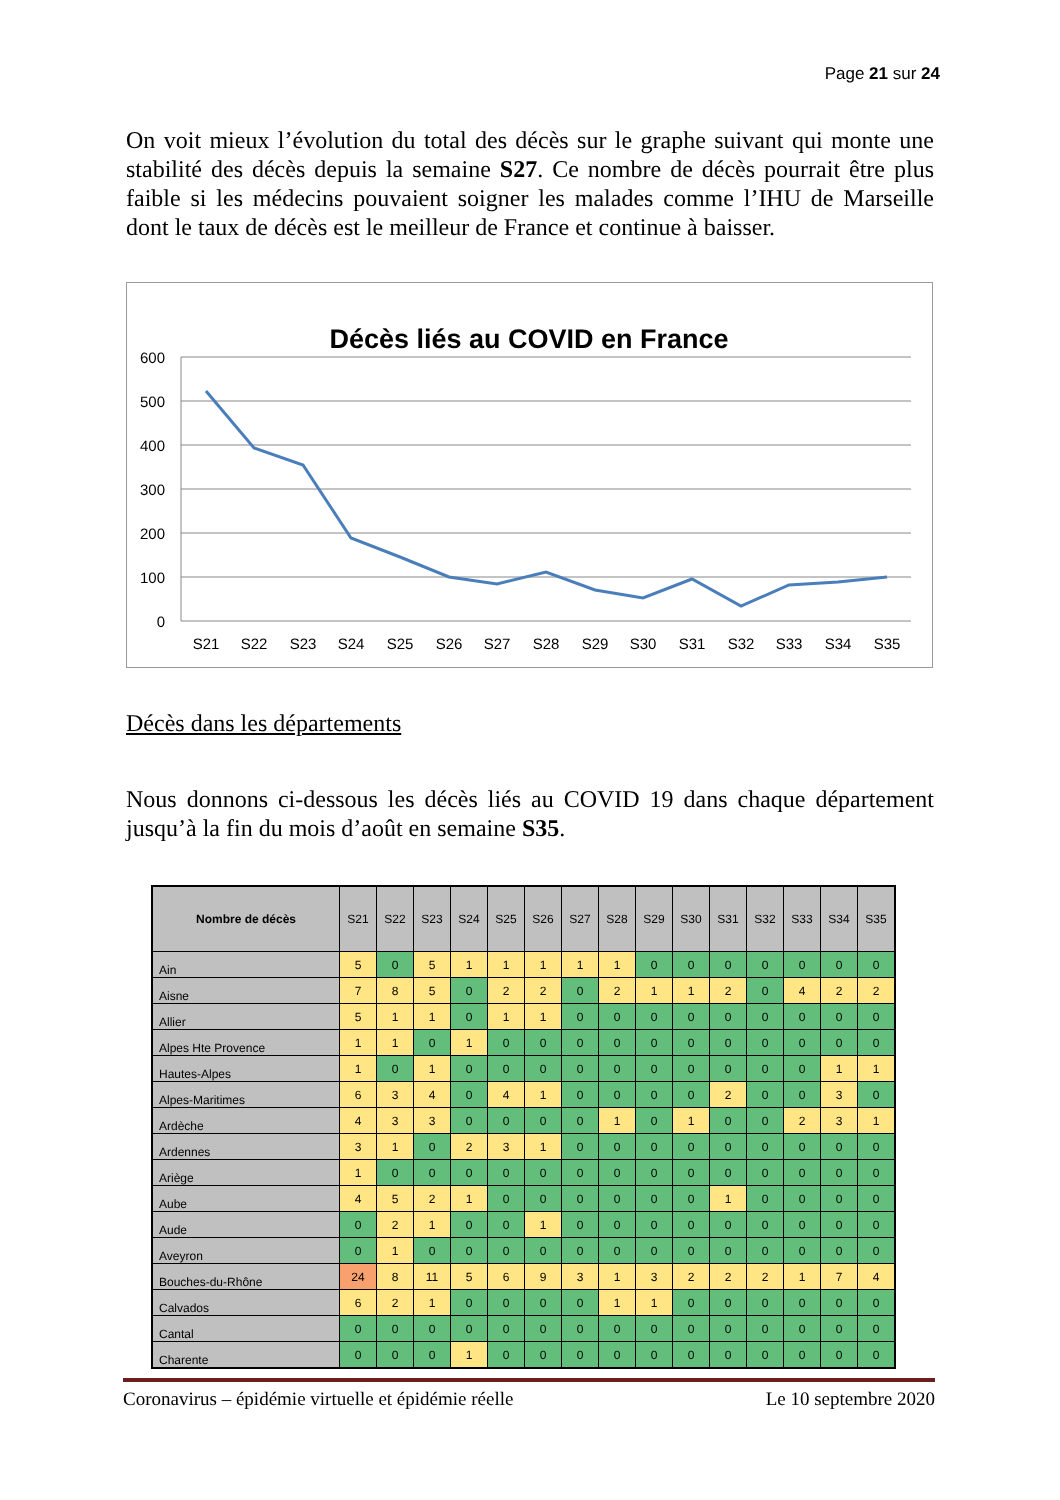Page 21 sur 24
On voit mieux l’évolution du total des décès sur le graphe suivant qui monte une stabilité des décès depuis la semaine S27. Ce nombre de décès pourrait être plus faible si les médecins pouvaient soigner les malades comme l’IHU de Marseille dont le taux de décès est le meilleur de France et continue à baisser.
Décès liés au COVID en France
600
500
400
300
200
100
0
S21
S22
S23
S24
S25
S26
S27
S28
S29
S30
S31
S32
S33
S34
S35
Décès dans les départements
Nous donnons ci-dessous les décès liés au COVID 19 dans chaque département jusqu’à la fin du mois d’août en semaine S35.
| Nombre de décès | S21 | S22 | S23 | S24 | S25 | S26 | S27 | S28 | S29 | S30 | S31 | S32 | S33 | S34 | S35 |
| --- | --- | --- | --- | --- | --- | --- | --- | --- | --- | --- | --- | --- | --- | --- | --- |
| Ain | 5 | 0 | 5 | 1 | 1 | 1 | 1 | 1 | 0 | 0 | 0 | 0 | 0 | 0 | 0 |
| Aisne | 7 | 8 | 5 | 0 | 2 | 2 | 0 | 2 | 1 | 1 | 2 | 0 | 4 | 2 | 2 |
| Allier | 5 | 1 | 1 | 0 | 1 | 1 | 0 | 0 | 0 | 0 | 0 | 0 | 0 | 0 | 0 |
| Alpes Hte Provence | 1 | 1 | 0 | 1 | 0 | 0 | 0 | 0 | 0 | 0 | 0 | 0 | 0 | 0 | 0 |
| Hautes-Alpes | 1 | 0 | 1 | 0 | 0 | 0 | 0 | 0 | 0 | 0 | 0 | 0 | 0 | 1 | 1 |
| Alpes-Maritimes | 6 | 3 | 4 | 0 | 4 | 1 | 0 | 0 | 0 | 0 | 2 | 0 | 0 | 3 | 0 |
| Ardèche | 4 | 3 | 3 | 0 | 0 | 0 | 0 | 1 | 0 | 1 | 0 | 0 | 2 | 3 | 1 |
| Ardennes | 3 | 1 | 0 | 2 | 3 | 1 | 0 | 0 | 0 | 0 | 0 | 0 | 0 | 0 | 0 |
| Ariège | 1 | 0 | 0 | 0 | 0 | 0 | 0 | 0 | 0 | 0 | 0 | 0 | 0 | 0 | 0 |
| Aube | 4 | 5 | 2 | 1 | 0 | 0 | 0 | 0 | 0 | 0 | 1 | 0 | 0 | 0 | 0 |
| Aude | 0 | 2 | 1 | 0 | 0 | 1 | 0 | 0 | 0 | 0 | 0 | 0 | 0 | 0 | 0 |
| Aveyron | 0 | 1 | 0 | 0 | 0 | 0 | 0 | 0 | 0 | 0 | 0 | 0 | 0 | 0 | 0 |
| Bouches-du-Rhône | 24 | 8 | 11 | 5 | 6 | 9 | 3 | 1 | 3 | 2 | 2 | 2 | 1 | 7 | 4 |
| Calvados | 6 | 2 | 1 | 0 | 0 | 0 | 0 | 1 | 1 | 0 | 0 | 0 | 0 | 0 | 0 |
| Cantal | 0 | 0 | 0 | 0 | 0 | 0 | 0 | 0 | 0 | 0 | 0 | 0 | 0 | 0 | 0 |
| Charente | 0 | 0 | 0 | 1 | 0 | 0 | 0 | 0 | 0 | 0 | 0 | 0 | 0 | 0 | 0 |
Coronavirus – épidémie virtuelle et épidémie réelle Le 10 septembre 2020